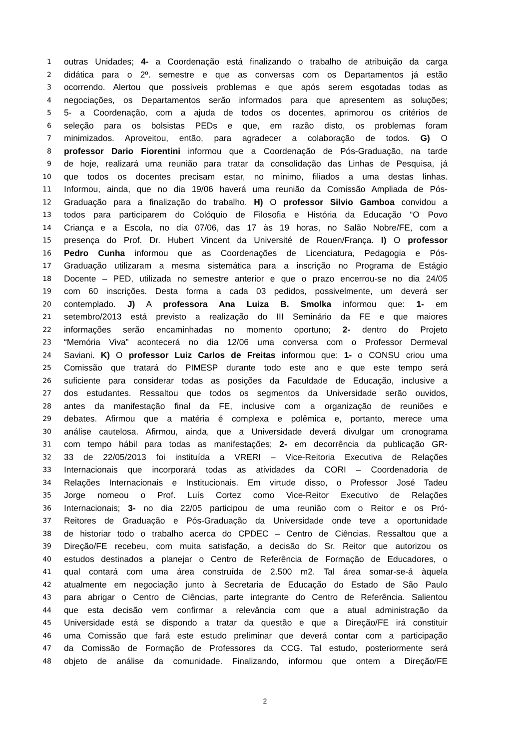1 outras Unidades; 4- a Coordenação está finalizando o trabalho de atribuição da carga
2 didática para o 2º. semestre e que as conversas com os Departamentos já estão
3 ocorrendo. Alertou que possíveis problemas e que após serem esgotadas todas as
4 negociações, os Departamentos serão informados para que apresentem as soluções;
5 5- a Coordenação, com a ajuda de todos os docentes, aprimorou os critérios de
6 seleção para os bolsistas PEDs e que, em razão disto, os problemas foram
7 minimizados. Aproveitou, então, para agradecer a colaboração de todos. G) O
8 professor Dario Fiorentini informou que a Coordenação de Pós-Graduação, na tarde
9 de hoje, realizará uma reunião para tratar da consolidação das Linhas de Pesquisa, já
10 que todos os docentes precisam estar, no mínimo, filiados a uma destas linhas.
11 Informou, ainda, que no dia 19/06 haverá uma reunião da Comissão Ampliada de Pós-
12 Graduação para a finalização do trabalho. H) O professor Silvio Gamboa convidou a
13 todos para participarem do Colóquio de Filosofia e História da Educação “O Povo
14 Criança e a Escola, no dia 07/06, das 17 às 19 horas, no Salão Nobre/FE, com a
15 presença do Prof. Dr. Hubert Vincent da Université de Rouen/França. I) O professor
16 Pedro Cunha informou que as Coordenações de Licenciatura, Pedagogia e Pós-
17 Graduação utilizaram a mesma sistemática para a inscrição no Programa de Estágio
18 Docente – PED, utilizada no semestre anterior e que o prazo encerrou-se no dia 24/05
19 com 60 inscrições. Desta forma a cada 03 pedidos, possivelmente, um deverá ser
20 contemplado. J) A professora Ana Luiza B. Smolka informou que: 1- em
21 setembro/2013 está previsto a realização do III Seminário da FE e que maiores
22 informações serão encaminhadas no momento oportuno; 2- dentro do Projeto
23 “Memória Viva” acontecerá no dia 12/06 uma conversa com o Professor Dermeval
24 Saviani. K) O professor Luiz Carlos de Freitas informou que: 1- o CONSU criou uma
25 Comissão que tratará do PIMESP durante todo este ano e que este tempo será
26 suficiente para considerar todas as posições da Faculdade de Educação, inclusive a
27 dos estudantes. Ressaltou que todos os segmentos da Universidade serão ouvidos,
28 antes da manifestação final da FE, inclusive com a organização de reuniões e
29 debates. Afirmou que a matéria é complexa e polêmica e, portanto, merece uma
30 análise cautelosa. Afirmou, ainda, que a Universidade deverá divulgar um cronograma
31 com tempo hábil para todas as manifestações; 2- em decorrência da publicação GR-
32 33 de 22/05/2013 foi instituída a VRERI – Vice-Reitoria Executiva de Relações
33 Internacionais que incorporará todas as atividades da CORI – Coordenadoria de
34 Relações Internacionais e Institucionais. Em virtude disso, o Professor José Tadeu
35 Jorge nomeou o Prof. Luís Cortez como Vice-Reitor Executivo de Relações
36 Internacionais; 3- no dia 22/05 participou de uma reunião com o Reitor e os Pró-
37 Reitores de Graduação e Pós-Graduação da Universidade onde teve a oportunidade
38 de historiar todo o trabalho acerca do CPDEC – Centro de Ciências. Ressaltou que a
39 Direção/FE recebeu, com muita satisfação, a decisão do Sr. Reitor que autorizou os
40 estudos destinados a planejar o Centro de Referência de Formação de Educadores, o
41 qual contará com uma área construída de 2.500 m2. Tal área somar-se-á àquela
42 atualmente em negociação junto à Secretaria de Educação do Estado de São Paulo
43 para abrigar o Centro de Ciências, parte integrante do Centro de Referência. Salientou
44 que esta decisão vem confirmar a relevância com que a atual administração da
45 Universidade está se dispondo a tratar da questão e que a Direção/FE irá constituir
46 uma Comissão que fará este estudo preliminar que deverá contar com a participação
47 da Comissão de Formação de Professores da CCG. Tal estudo, posteriormente será
48 objeto de análise da comunidade. Finalizando, informou que ontem a Direção/FE
2